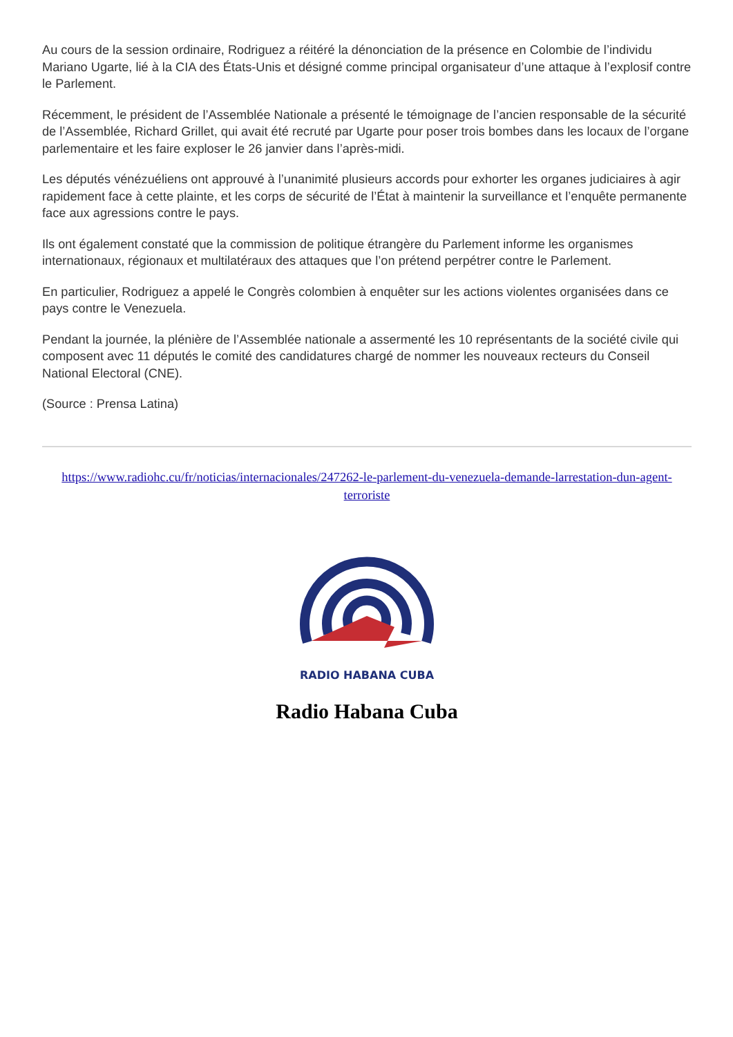Au cours de la session ordinaire, Rodriguez a réitéré la dénonciation de la présence en Colombie de l’individu Mariano Ugarte, lié à la CIA des États-Unis et désigné comme principal organisateur d’une attaque à l’explosif contre le Parlement.
Récemment, le président de l’Assemblée Nationale a présenté le témoignage de l’ancien responsable de la sécurité de l’Assemblée, Richard Grillet, qui avait été recruté par Ugarte pour poser trois bombes dans les locaux de l’organe parlementaire et les faire exploser le 26 janvier dans l’après-midi.
Les députés vénézuéliens ont approuvé à l’unanimité plusieurs accords pour exhorter les organes judiciaires à agir rapidement face à cette plainte, et les corps de sécurité de l’État à maintenir la surveillance et l’enquête permanente face aux agressions contre le pays.
Ils ont également constaté que la commission de politique étrangère du Parlement informe les organismes internationaux, régionaux et multilatéraux des attaques que l’on prétend perpétrer contre le Parlement.
En particulier, Rodriguez a appelé le Congrès colombien à enquêter sur les actions violentes organisées dans ce pays contre le Venezuela.
Pendant la journée, la plénière de l’Assemblée nationale a assermenté les 10 représentants de la société civile qui composent avec 11 députés le comité des candidatures chargé de nommer les nouveaux recteurs du Conseil National Electoral (CNE).
(Source : Prensa Latina)
https://www.radiohc.cu/fr/noticias/internacionales/247262-le-parlement-du-venezuela-demande-larrestation-dun-agent-terroriste
RADIO HABANA CUBA
Radio Habana Cuba